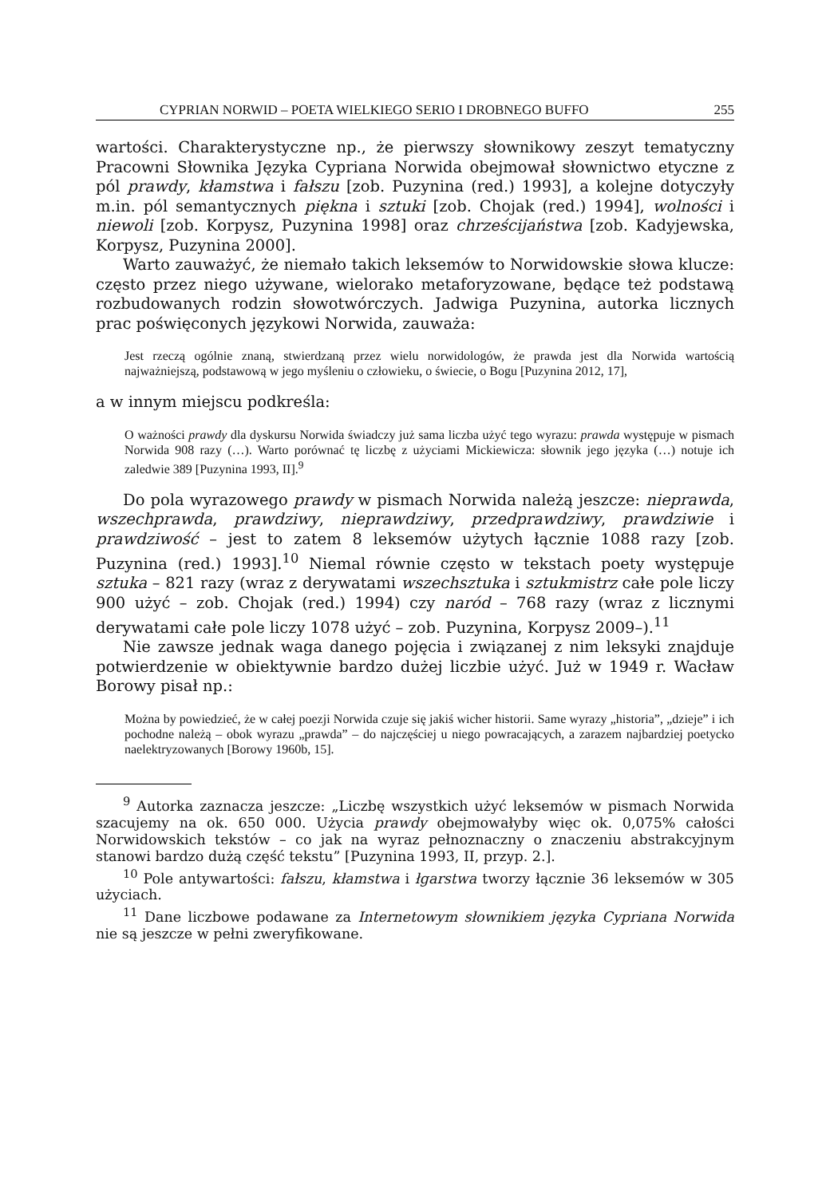CYPRIAN NORWID – POETA WIELKIEGO SERIO I DROBNEGO BUFFO 255
wartości. Charakterystyczne np., że pierwszy słownikowy zeszyt tematyczny Pracowni Słownika Języka Cypriana Norwida obejmował słownictwo etyczne z pól prawdy, kłamstwa i fałszu [zob. Puzynina (red.) 1993], a kolejne dotyczyły m.in. pól semantycznych piękna i sztuki [zob. Chojak (red.) 1994], wolności i niewoli [zob. Korpysz, Puzynina 1998] oraz chrześcijaństwa [zob. Kadyjewska, Korpysz, Puzynina 2000].
Warto zauważyć, że niemało takich leksemów to Norwidowskie słowa klucze: często przez niego używane, wielorako metaforyzowane, będące też podstawą rozbudowanych rodzin słowotwórczych. Jadwiga Puzynina, autorka licznych prac poświęconych językowi Norwida, zauważa:
Jest rzeczą ogólnie znaną, stwierdzaną przez wielu norwidologów, że prawda jest dla Norwida wartością najważniejszą, podstawową w jego myśleniu o człowieku, o świecie, o Bogu [Puzynina 2012, 17],
a w innym miejscu podkreśla:
O ważności prawdy dla dyskursu Norwida świadczy już sama liczba użyć tego wyrazu: prawda występuje w pismach Norwida 908 razy (…). Warto porównać tę liczbę z użyciami Mickiewicza: słownik jego języka (…) notuje ich zaledwie 389 [Puzynina 1993, II].<sup>9</sup>
Do pola wyrazowego prawdy w pismach Norwida należą jeszcze: nieprawda, wszechprawda, prawdziwy, nieprawdziwy, przedprawdziwy, prawdziwie i prawdziwość – jest to zatem 8 leksemów użytych łącznie 1088 razy [zob. Puzynina (red.) 1993].<sup>10</sup> Niemal równie często w tekstach poety występuje sztuka – 821 razy (wraz z derywatami wszechsztuka i sztukmistrz całe pole liczy 900 użyć – zob. Chojak (red.) 1994) czy naród – 768 razy (wraz z licznymi derywatami całe pole liczy 1078 użyć – zob. Puzynina, Korpysz 2009–).<sup>11</sup>
Nie zawsze jednak waga danego pojęcia i związanej z nim leksyki znajduje potwierdzenie w obiektywnie bardzo dużej liczbie użyć. Już w 1949 r. Wacław Borowy pisał np.:
Można by powiedzieć, że w całej poezji Norwida czuje się jakiś wicher historii. Same wyrazy „historia”, „dzieje” i ich pochodne należą – obok wyrazu „prawda” – do najczęściej u niego powracających, a zarazem najbardziej poetycko naelektryzowanych [Borowy 1960b, 15].
<sup>9</sup> Autorka zaznacza jeszcze: „Liczbę wszystkich użyć leksemów w pismach Norwida szacujemy na ok. 650 000. Użycia prawdy obejmowałyby więc ok. 0,075% całości Norwidowskich tekstów – co jak na wyraz pełnoznaczny o znaczeniu abstrakcyjnym stanowi bardzo dużą część tekstu” [Puzynina 1993, II, przyp. 2.].
<sup>10</sup> Pole antywartości: fałszu, kłamstwa i łgarstwa tworzy łącznie 36 leksemów w 305 użyciach.
<sup>11</sup> Dane liczbowe podawane za Internetowym słownikiem języka Cypriana Norwida nie są jeszcze w pełni zweryfikowane.